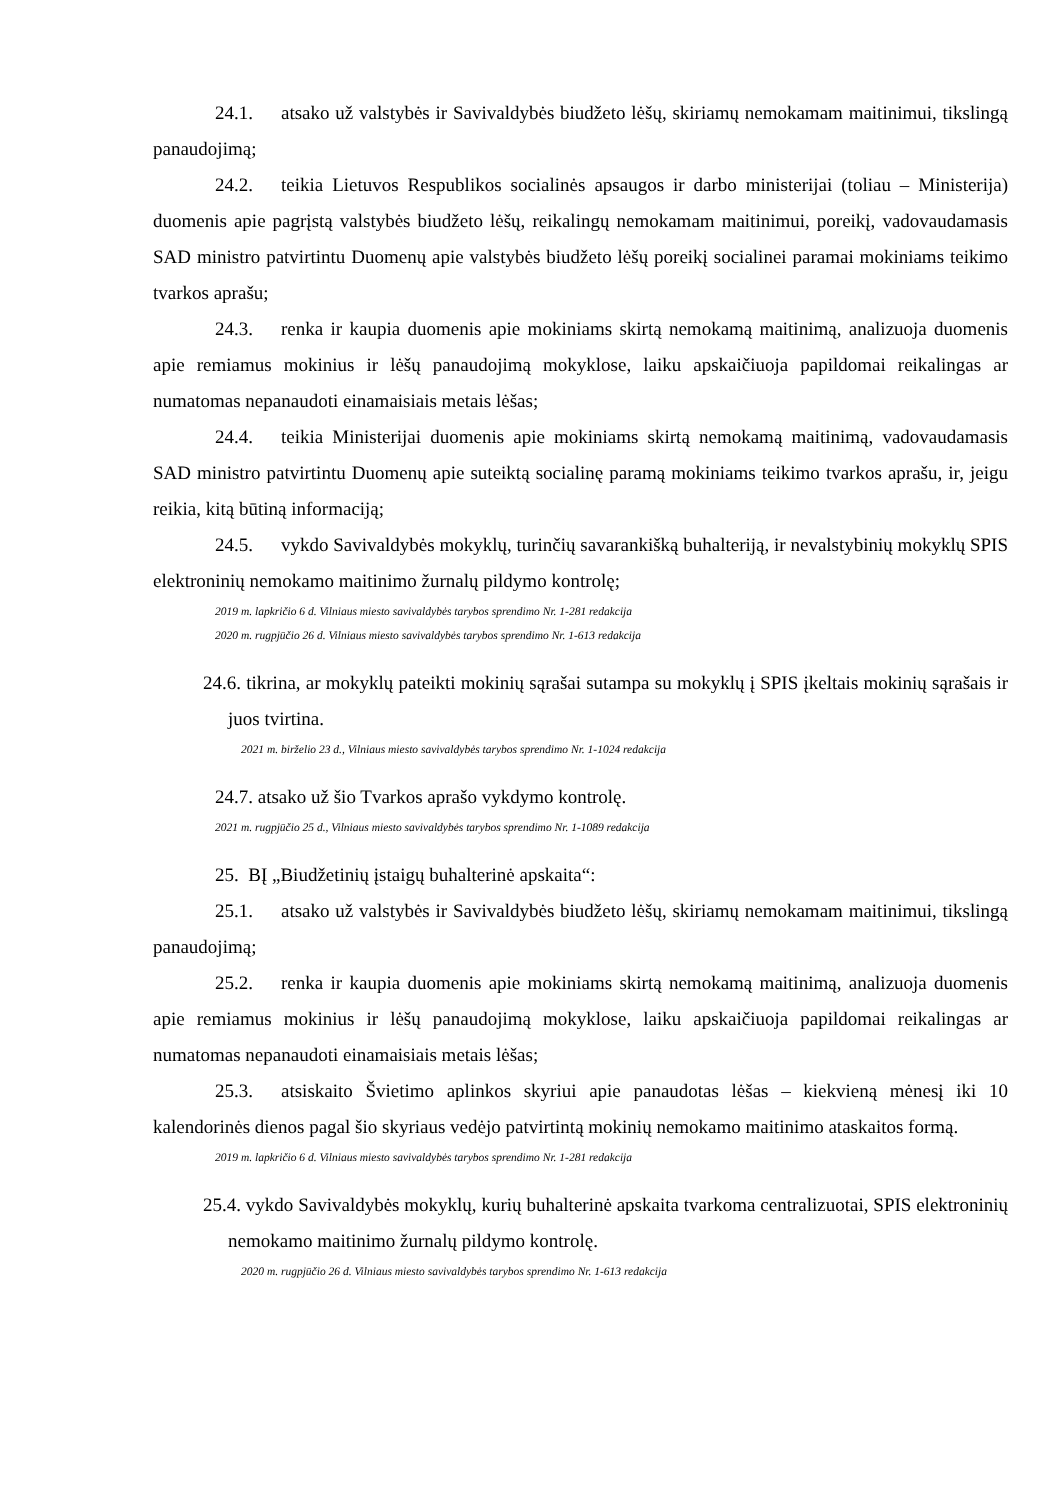24.1. atsako už valstybės ir Savivaldybės biudžeto lėšų, skiriamų nemokamam maitinimui, tikslingą panaudojimą;
24.2. teikia Lietuvos Respublikos socialinės apsaugos ir darbo ministerijai (toliau – Ministerija) duomenis apie pagrįstą valstybės biudžeto lėšų, reikalingų nemokamam maitinimui, poreikį, vadovaudamasis SAD ministro patvirtintu Duomenų apie valstybės biudžeto lėšų poreikį socialinei paramai mokiniams teikimo tvarkos aprašu;
24.3. renka ir kaupia duomenis apie mokiniams skirtą nemokamą maitinimą, analizuoja duomenis apie remiamus mokinius ir lėšų panaudojimą mokyklose, laiku apskaičiuoja papildomai reikalingas ar numatomas nepanaudoti einamaisiais metais lėšas;
24.4. teikia Ministerijai duomenis apie mokiniams skirtą nemokamą maitinimą, vadovaudamasis SAD ministro patvirtintu Duomenų apie suteiktą socialinę paramą mokiniams teikimo tvarkos aprašu, ir, jeigu reikia, kitą būtiną informaciją;
24.5. vykdo Savivaldybės mokyklų, turinčių savarankišką buhalteriją, ir nevalstybinių mokyklų SPIS elektroninių nemokamo maitinimo žurnalų pildymo kontrolę;
2019 m. lapkričio 6 d. Vilniaus miesto savivaldybės tarybos sprendimo Nr. 1-281 redakcija
2020 m. rugpjūčio 26 d. Vilniaus miesto savivaldybės tarybos sprendimo Nr. 1-613 redakcija
24.6. tikrina, ar mokyklų pateikti mokinių sąrašai sutampa su mokyklų į SPIS įkeltais mokinių sąrašais ir juos tvirtina.
2021 m. birželio 23 d., Vilniaus miesto savivaldybės tarybos sprendimo Nr. 1-1024 redakcija
24.7. atsako už šio Tvarkos aprašo vykdymo kontrolę.
2021 m. rugpjūčio 25 d., Vilniaus miesto savivaldybės tarybos sprendimo Nr. 1-1089 redakcija
25. BĮ „Biudžetinių įstaigų buhalterinė apskaita“:
25.1. atsako už valstybės ir Savivaldybės biudžeto lėšų, skiriamų nemokamam maitinimui, tikslingą panaudojimą;
25.2. renka ir kaupia duomenis apie mokiniams skirtą nemokamą maitinimą, analizuoja duomenis apie remiamus mokinius ir lėšų panaudojimą mokyklose, laiku apskaičiuoja papildomai reikalingas ar numatomas nepanaudoti einamaisiais metais lėšas;
25.3. atsiskaito Švietimo aplinkos skyriui apie panaudotas lėšas – kiekvieną mėnesį iki 10 kalendorinės dienos pagal šio skyriaus vedėjo patvirtintą mokinių nemokamo maitinimo ataskaitos formą.
2019 m. lapkričio 6 d. Vilniaus miesto savivaldybės tarybos sprendimo Nr. 1-281 redakcija
25.4. vykdo Savivaldybės mokyklų, kurių buhalterinė apskaita tvarkoma centralizuotai, SPIS elektroninių nemokamo maitinimo žurnalų pildymo kontrolę.
2020 m. rugpjūčio 26 d. Vilniaus miesto savivaldybės tarybos sprendimo Nr. 1-613 redakcija